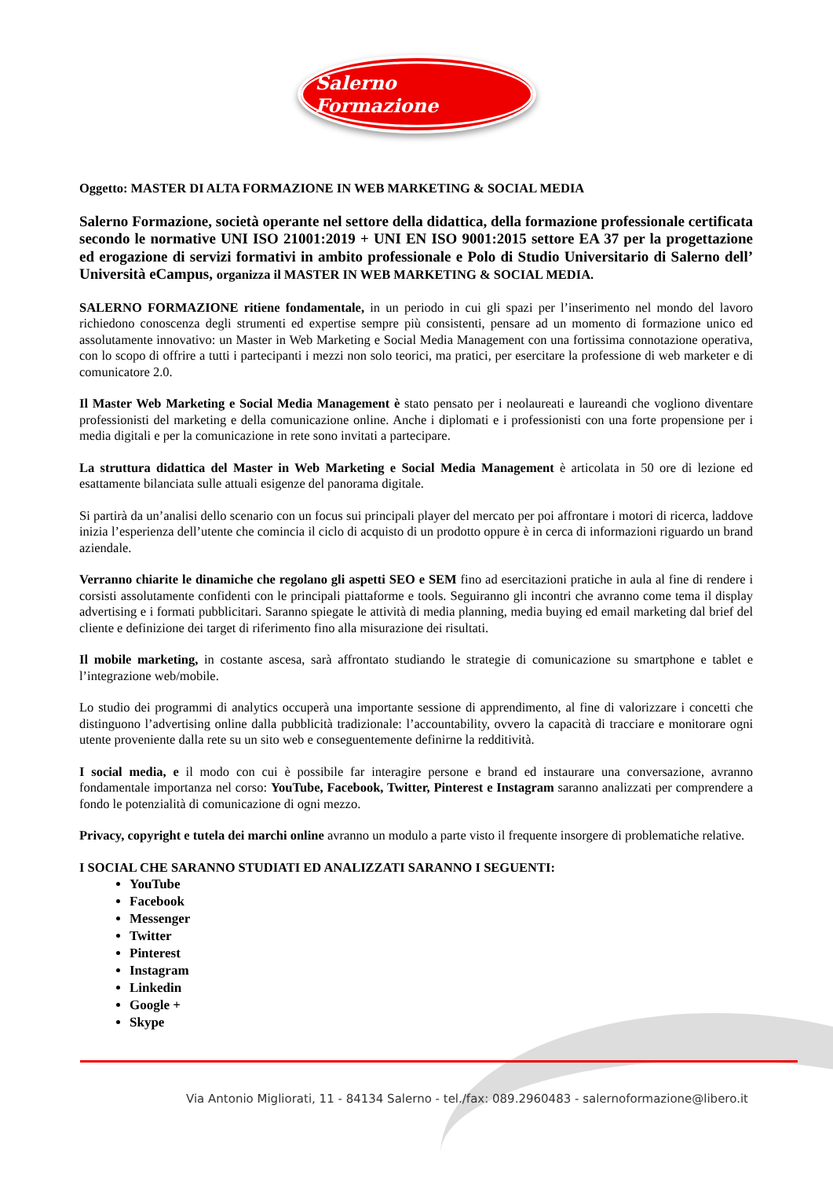Salerno Formazione
Oggetto: MASTER DI ALTA FORMAZIONE IN WEB MARKETING & SOCIAL MEDIA
Salerno Formazione, società operante nel settore della didattica, della formazione professionale certificata secondo le normative UNI ISO 21001:2019 + UNI EN ISO 9001:2015 settore EA 37 per la progettazione ed erogazione di servizi formativi in ambito professionale e Polo di Studio Universitario di Salerno dell’ Università eCampus, organizza il MASTER IN WEB MARKETING & SOCIAL MEDIA.
SALERNO FORMAZIONE ritiene fondamentale, in un periodo in cui gli spazi per l’inserimento nel mondo del lavoro richiedono conoscenza degli strumenti ed expertise sempre più consistenti, pensare ad un momento di formazione unico ed assolutamente innovativo: un Master in Web Marketing e Social Media Management con una fortissima connotazione operativa, con lo scopo di offrire a tutti i partecipanti i mezzi non solo teorici, ma pratici, per esercitare la professione di web marketer e di comunicatore 2.0.
Il Master Web Marketing e Social Media Management è stato pensato per i neolaureati e laureandi che vogliono diventare professionisti del marketing e della comunicazione online. Anche i diplomati e i professionisti con una forte propensione per i media digitali e per la comunicazione in rete sono invitati a partecipare.
La struttura didattica del Master in Web Marketing e Social Media Management è articolata in 50 ore di lezione ed esattamente bilanciata sulle attuali esigenze del panorama digitale.
Si partirà da un’analisi dello scenario con un focus sui principali player del mercato per poi affrontare i motori di ricerca, laddove inizia l’esperienza dell’utente che comincia il ciclo di acquisto di un prodotto oppure è in cerca di informazioni riguardo un brand aziendale.
Verranno chiarite le dinamiche che regolano gli aspetti SEO e SEM fino ad esercitazioni pratiche in aula al fine di rendere i corsisti assolutamente confidenti con le principali piattaforme e tools. Seguiranno gli incontri che avranno come tema il display advertising e i formati pubblicitari. Saranno spiegate le attività di media planning, media buying ed email marketing dal brief del cliente e definizione dei target di riferimento fino alla misurazione dei risultati.
Il mobile marketing, in costante ascesa, sarà affrontato studiando le strategie di comunicazione su smartphone e tablet e l’integrazione web/mobile.
Lo studio dei programmi di analytics occuperà una importante sessione di apprendimento, al fine di valorizzare i concetti che distinguono l’advertising online dalla pubblicità tradizionale: l’accountability, ovvero la capacità di tracciare e monitorare ogni utente proveniente dalla rete su un sito web e conseguentemente definirne la redditività.
I social media, e il modo con cui è possibile far interagire persone e brand ed instaurare una conversazione, avranno fondamentale importanza nel corso: YouTube, Facebook, Twitter, Pinterest e Instagram saranno analizzati per comprendere a fondo le potenzialità di comunicazione di ogni mezzo.
Privacy, copyright e tutela dei marchi online avranno un modulo a parte visto il frequente insorgere di problematiche relative.
I SOCIAL CHE SARANNO STUDIATI ED ANALIZZATI SARANNO I SEGUENTI:
YouTube
Facebook
Messenger
Twitter
Pinterest
Instagram
Linkedin
Google +
Skype
Via Antonio Migliorati, 11 - 84134 Salerno - tel./fax: 089.2960483 - salernoformazione@libero.it